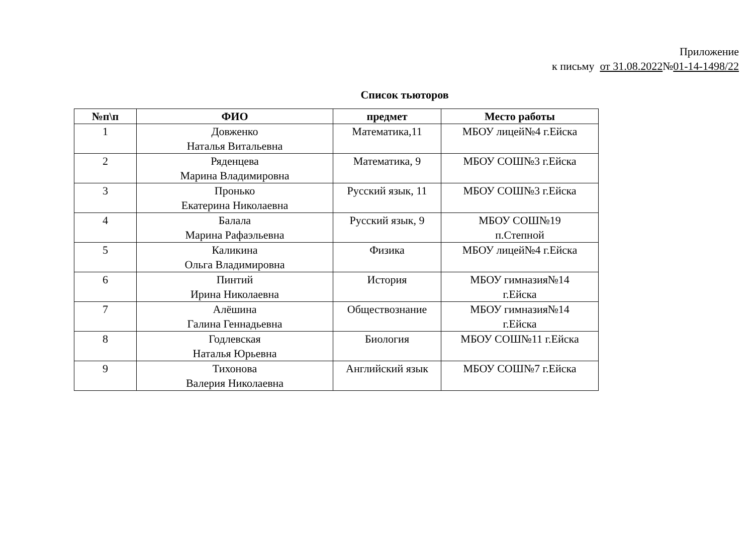Приложение
к письму от 31.08.2022№01-14-1498/22
Список тьюторов
| №п\п | ФИО | предмет | Место работы |
| --- | --- | --- | --- |
| 1 | Довженко Наталья Витальевна | Математика,11 | МБОУ лицей№4 г.Ейска |
| 2 | Ряденцева Марина Владимировна | Математика, 9 | МБОУ СОШ№3 г.Ейска |
| 3 | Пронько Екатерина Николаевна | Русский язык, 11 | МБОУ СОШ№3 г.Ейска |
| 4 | Балала Марина Рафаэльевна | Русский язык, 9 | МБОУ СОШ№19 п.Степной |
| 5 | Каликина Ольга Владимировна | Физика | МБОУ лицей№4 г.Ейска |
| 6 | Пинтий Ирина Николаевна | История | МБОУ гимназия№14 г.Ейска |
| 7 | Алёшина Галина Геннадьевна | Обществознание | МБОУ гимназия№14 г.Ейска |
| 8 | Годлевская Наталья Юрьевна | Биология | МБОУ СОШ№11 г.Ейска |
| 9 | Тихонова Валерия Николаевна | Английский язык | МБОУ СОШ№7 г.Ейска |